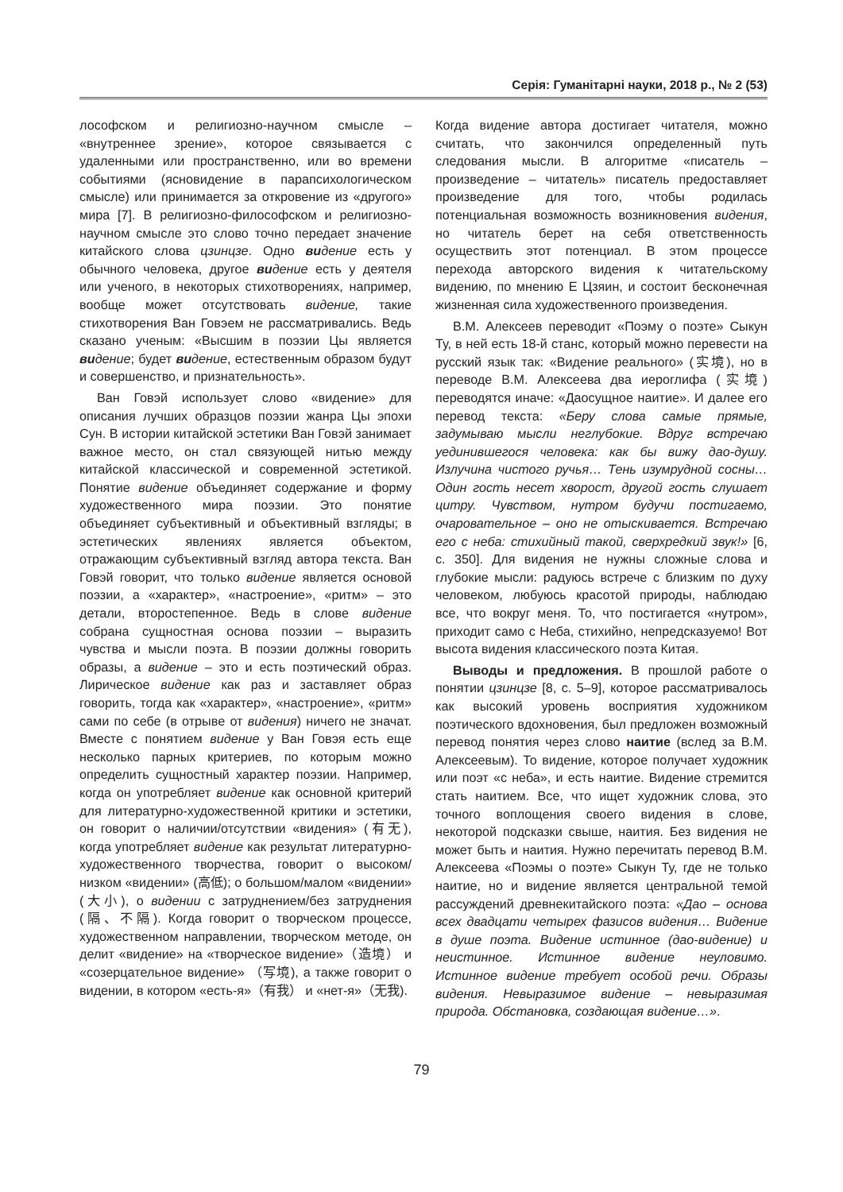Серія: Гуманітарні науки, 2018 р., № 2 (53)
лософском и религиозно-научном смысле – «внутреннее зрение», которое связывается с удаленными или пространственно, или во времени событиями (ясновидение в парапсихологическом смысле) или принимается за откровение из «другого» мира [7]. В религиозно-философском и религиозно-научном смысле это слово точно передает значение китайского слова цзинцзе. Одно ви дение есть у обычного человека, другое ви дение есть у деятеля или ученого, в некоторых стихотворениях, например, вообще может отсутствовать видение, такие стихотворения Ван Говэем не рассматривались. Ведь сказано ученым: «Высшим в поэзии Цы является ви дение; будет ви дение, естественным образом будут и совершенство, и признательность».
Ван Говэй использует слово «видение» для описания лучших образцов поэзии жанра Цы эпохи Сун. В истории китайской эстетики Ван Говэй занимает важное место, он стал связующей нитью между китайской классической и современной эстетикой. Понятие видение объединяет содержание и форму художественного мира поэзии. Это понятие объединяет субъективный и объективный взгляды; в эстетических явлениях является объектом, отражающим субъективный взгляд автора текста. Ван Говэй говорит, что только видение является основой поэзии, а «характер», «настроение», «ритм» – это детали, второстепенное. Ведь в слове видение собрана сущностная основа поэзии – выразить чувства и мысли поэта. В поэзии должны говорить образы, а видение – это и есть поэтический образ. Лирическое видение как раз и заставляет образ говорить, тогда как «характер», «настроение», «ритм» сами по себе (в отрыве от видения) ничего не значат. Вместе с понятием видение у Ван Говэя есть еще несколько парных критериев, по которым можно определить сущностный характер поэзии. Например, когда он употребляет видение как основной критерий для литературно-художественной критики и эстетики, он говорит о наличии/отсутствии «видения» (有无), когда употребляет видение как результат литературно-художественного творчества, говорит о высоком/низком «видении» (高低); о большом/малом «видении» (大小), о видении с затруднением/без затруднения (隔、不隔). Когда говорит о творческом процессе, художественном направлении, творческом методе, он делит «видение» на «творческое видение»（造境） и «созерцательное видение» （写境), а также говорит о видении, в котором «есть-я»（有我） и «нет-я»（无我).
Когда видение автора достигает читателя, можно считать, что закончился определенный путь следования мысли. В алгоритме «писатель – произведение – читатель» писатель предоставляет произведение для того, чтобы родилась потенциальная возможность возникновения видения, но читатель берет на себя ответственность осуществить этот потенциал. В этом процессе перехода авторского видения к читательскому видению, по мнению Е Цзяин, и состоит бесконечная жизненная сила художественного произведения.
В.М. Алексеев переводит «Поэму о поэте» Сыкун Ту, в ней есть 18-й станс, который можно перевести на русский язык так: «Видение реального» (实境), но в переводе В.М. Алексеева два иероглифа (实境) переводятся иначе: «Даосущное наитие». И далее его перевод текста: «Беру слова самые прямые, задумываю мысли неглубокие. Вдруг встречаю уединившегося человека: как бы вижу дао-душу. Излучина чистого ручья… Тень изумрудной сосны… Один гость несет хворост, другой гость слушает цитру. Чувством, нутром будучи постигаемо, очаровательное – оно не отыскивается. Встречаю его с неба: стихийный такой, сверхредкий звук!» [6, с. 350]. Для видения не нужны сложные слова и глубокие мысли: радуюсь встрече с близким по духу человеком, любуюсь красотой природы, наблюдаю все, что вокруг меня. То, что постигается «нутром», приходит само с Неба, стихийно, непредсказуемо! Вот высота видения классического поэта Китая.
Выводы и предложения. В прошлой работе о понятии цзинцзе [8, с. 5–9], которое рассматривалось как высокий уровень восприятия художником поэтического вдохновения, был предложен возможный перевод понятия через слово наитие (вслед за В.М. Алексеевым). То видение, которое получает художник или поэт «с неба», и есть наитие. Видение стремится стать наитием. Все, что ищет художник слова, это точного воплощения своего видения в слове, некоторой подсказки свыше, наития. Без видения не может быть и наития. Нужно перечитать перевод В.М. Алексеева «Поэмы о поэте» Сыкун Ту, где не только наитие, но и видение является центральной темой рассуждений древнекитайского поэта: «Дао – основа всех двадцати четырех фазисов видения… Видение в душе поэта. Видение истинное (дао-видение) и неистинное. Истинное видение неуловимо. Истинное видение требует особой речи. Образы видения. Невыразимое видение – невыразимая природа. Обстановка, создающая видение…».
79